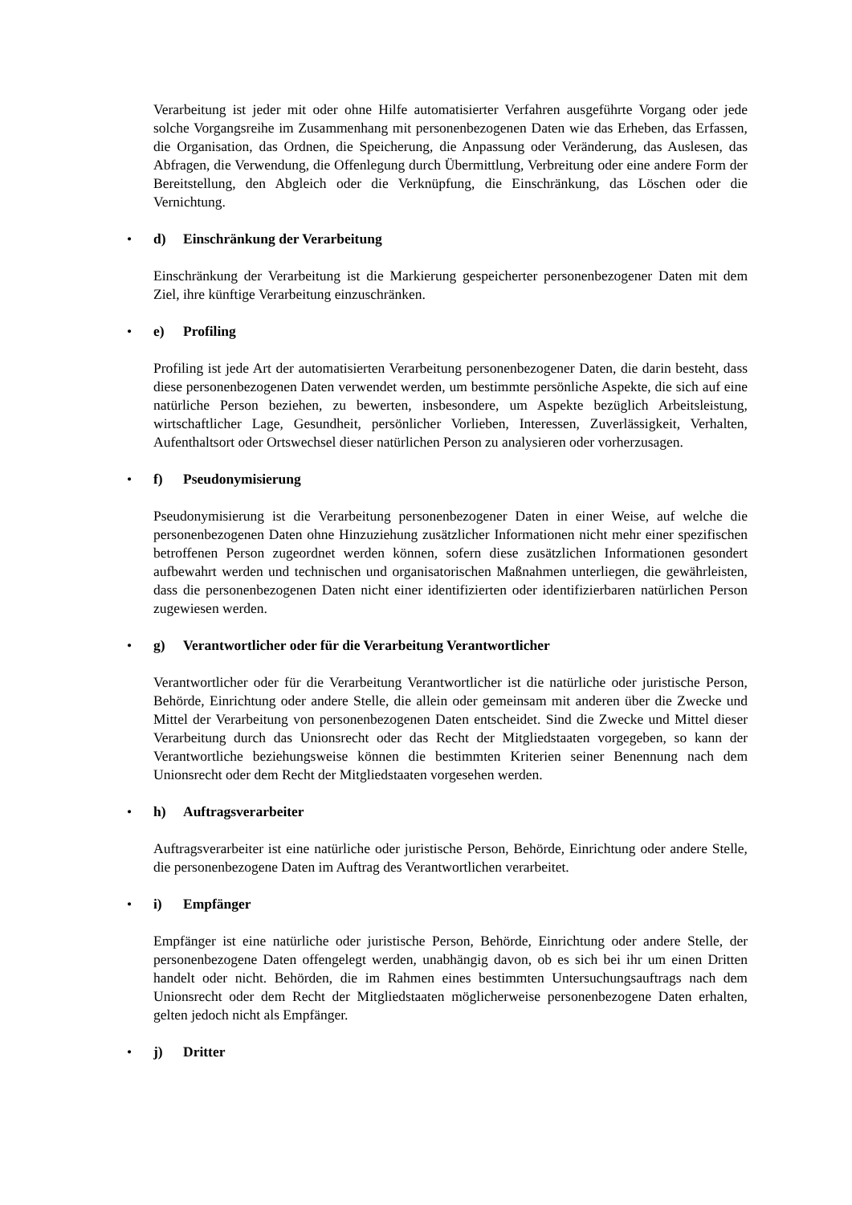Verarbeitung ist jeder mit oder ohne Hilfe automatisierter Verfahren ausgeführte Vorgang oder jede solche Vorgangsreihe im Zusammenhang mit personenbezogenen Daten wie das Erheben, das Erfassen, die Organisation, das Ordnen, die Speicherung, die Anpassung oder Veränderung, das Auslesen, das Abfragen, die Verwendung, die Offenlegung durch Übermittlung, Verbreitung oder eine andere Form der Bereitstellung, den Abgleich oder die Verknüpfung, die Einschränkung, das Löschen oder die Vernichtung.
• d) Einschränkung der Verarbeitung
Einschränkung der Verarbeitung ist die Markierung gespeicherter personenbezogener Daten mit dem Ziel, ihre künftige Verarbeitung einzuschränken.
• e) Profiling
Profiling ist jede Art der automatisierten Verarbeitung personenbezogener Daten, die darin besteht, dass diese personenbezogenen Daten verwendet werden, um bestimmte persönliche Aspekte, die sich auf eine natürliche Person beziehen, zu bewerten, insbesondere, um Aspekte bezüglich Arbeitsleistung, wirtschaftlicher Lage, Gesundheit, persönlicher Vorlieben, Interessen, Zuverlässigkeit, Verhalten, Aufenthaltsort oder Ortswechsel dieser natürlichen Person zu analysieren oder vorherzusagen.
• f) Pseudonymisierung
Pseudonymisierung ist die Verarbeitung personenbezogener Daten in einer Weise, auf welche die personenbezogenen Daten ohne Hinzuziehung zusätzlicher Informationen nicht mehr einer spezifischen betroffenen Person zugeordnet werden können, sofern diese zusätzlichen Informationen gesondert aufbewahrt werden und technischen und organisatorischen Maßnahmen unterliegen, die gewährleisten, dass die personenbezogenen Daten nicht einer identifizierten oder identifizierbaren natürlichen Person zugewiesen werden.
• g) Verantwortlicher oder für die Verarbeitung Verantwortlicher
Verantwortlicher oder für die Verarbeitung Verantwortlicher ist die natürliche oder juristische Person, Behörde, Einrichtung oder andere Stelle, die allein oder gemeinsam mit anderen über die Zwecke und Mittel der Verarbeitung von personenbezogenen Daten entscheidet. Sind die Zwecke und Mittel dieser Verarbeitung durch das Unionsrecht oder das Recht der Mitgliedstaaten vorgegeben, so kann der Verantwortliche beziehungsweise können die bestimmten Kriterien seiner Benennung nach dem Unionsrecht oder dem Recht der Mitgliedstaaten vorgesehen werden.
• h) Auftragsverarbeiter
Auftragsverarbeiter ist eine natürliche oder juristische Person, Behörde, Einrichtung oder andere Stelle, die personenbezogene Daten im Auftrag des Verantwortlichen verarbeitet.
• i) Empfänger
Empfänger ist eine natürliche oder juristische Person, Behörde, Einrichtung oder andere Stelle, der personenbezogene Daten offengelegt werden, unabhängig davon, ob es sich bei ihr um einen Dritten handelt oder nicht. Behörden, die im Rahmen eines bestimmten Untersuchungsauftrags nach dem Unionsrecht oder dem Recht der Mitgliedstaaten möglicherweise personenbezogene Daten erhalten, gelten jedoch nicht als Empfänger.
• j) Dritter